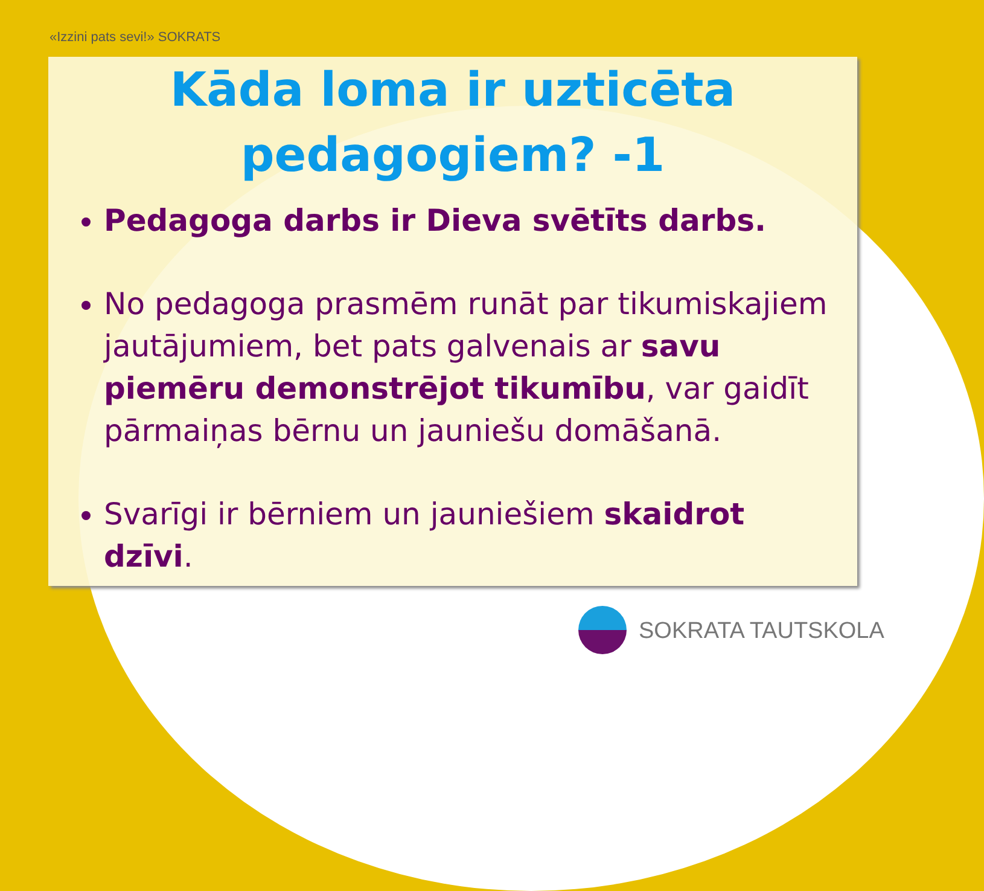«Izzini pats sevi!» SOKRATS
Kāda loma ir uzticēta pedagogiem? -1
Pedagoga darbs ir Dieva svētīts darbs.
No pedagoga prasmēm runāt par tikumiskajiem jautājumiem, bet pats galvenais ar savu piemēru demonstrējot tikumību, var gaidīt pārmaiņas bērnu un jauniešu domāšanā.
Svarīgi ir bērniem un jauniešiem skaidrot dzīvi.
SOKRATA TAUTSKOLA